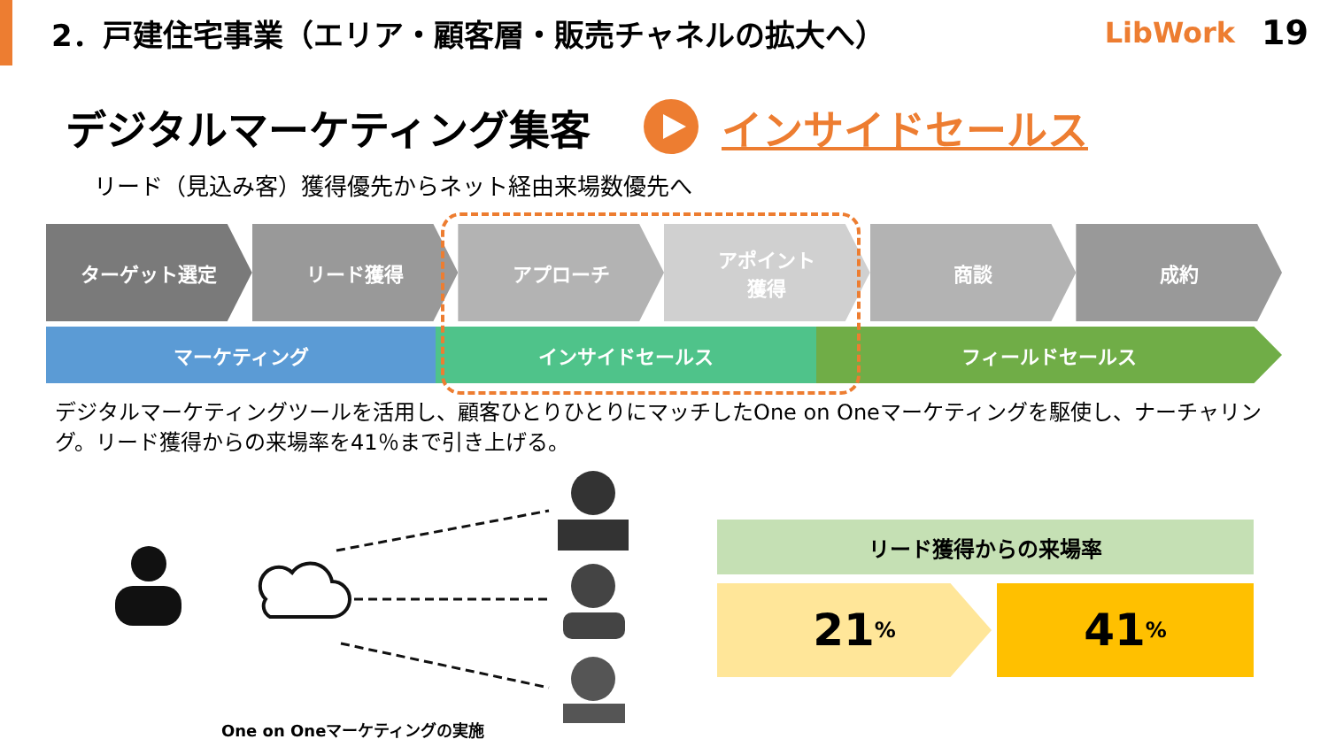2．戸建住宅事業（エリア・顧客層・販売チャネルの拡大へ）
LibWork 19
デジタルマーケティング集客 インサイドセールス
リード（見込み客）獲得優先からネット経由来場数優先へ
ターゲット選定 リード獲得 アプローチ アポイント
獲得
商談 成約
マーケティング インサイドセールス フィールドセールス
デジタルマーケティングツールを活用し、顧客ひとりひとりにマッチしたOne on Oneマーケティングを駆使し、ナーチャリング。リード獲得からの来場率を41％まで引き上げる。
One on Oneマーケティングの実施
リード獲得からの来場率
21%
41%